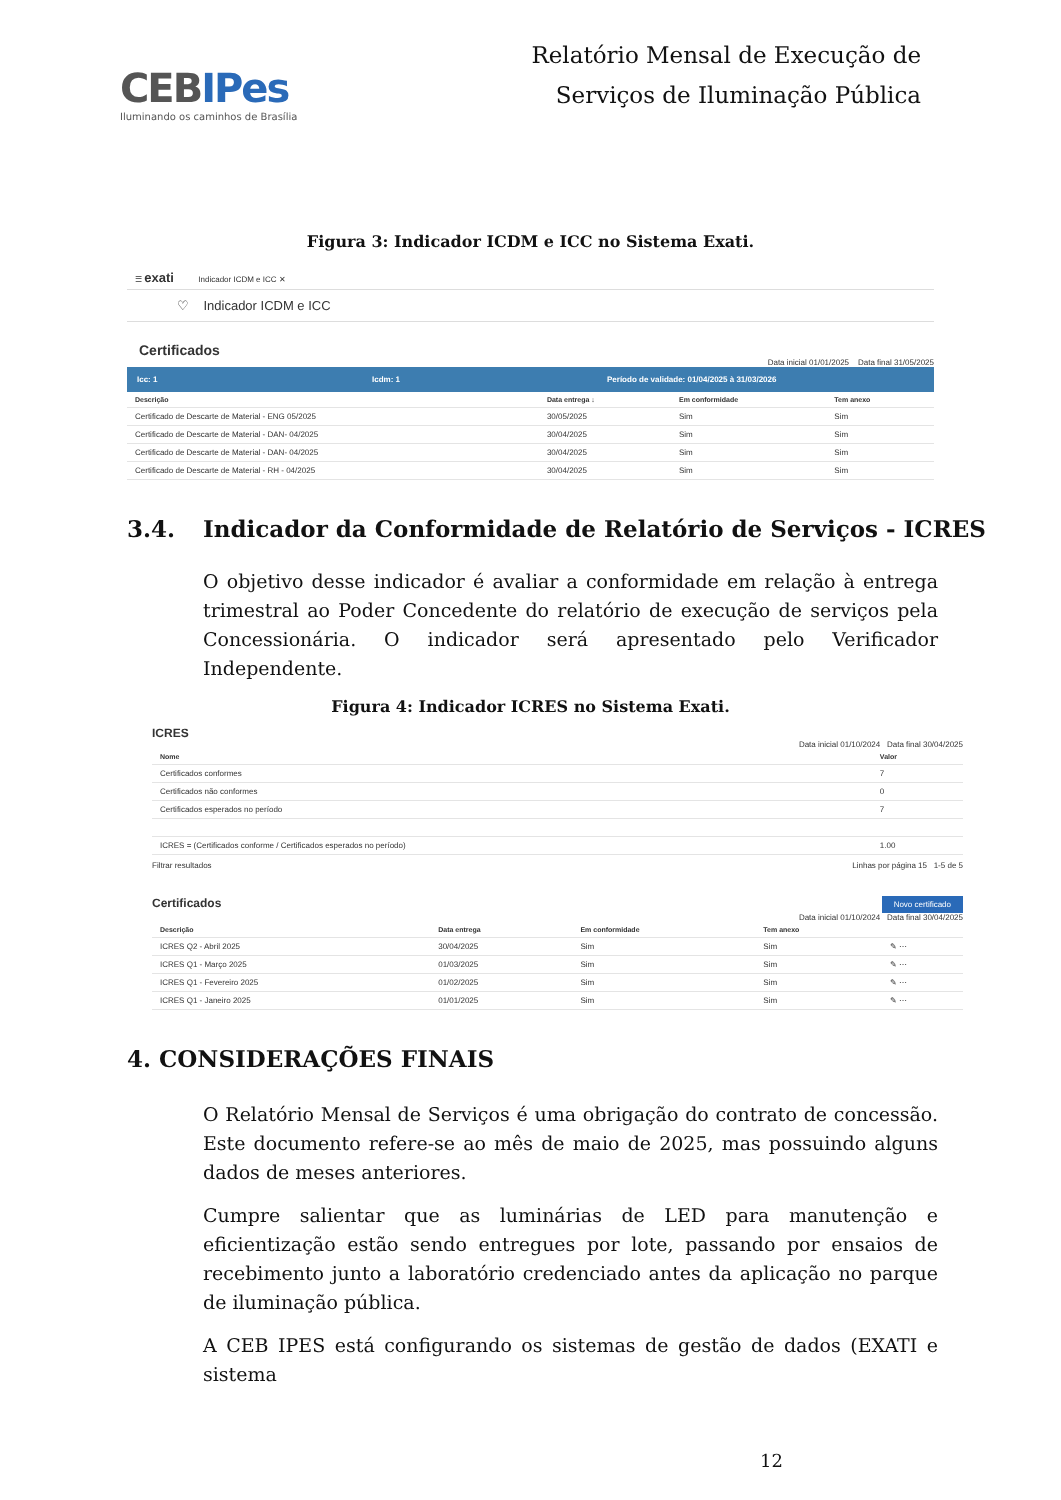CEBIPes
Iluminando os caminhos de Brasília
Relatório Mensal de Execução de
Serviços de Iluminação Pública
Figura 3: Indicador ICDM e ICC no Sistema Exati.
☰ exati Indicador ICDM e ICC ✕
♡ Indicador ICDM e ICC
Certificados
Data inicial 01/01/2025 Data final 31/05/2025
Icc: 1 Icdm: 1 Período de validade: 01/04/2025 à 31/03/2026
| Descrição | Data entrega ↓ | Em conformidade | Tem anexo |
| --- | --- | --- | --- |
| Certificado de Descarte de Material - ENG 05/2025 | 30/05/2025 | Sim | Sim |
| Certificado de Descarte de Material - DAN- 04/2025 | 30/04/2025 | Sim | Sim |
| Certificado de Descarte de Material - DAN- 04/2025 | 30/04/2025 | Sim | Sim |
| Certificado de Descarte de Material - RH - 04/2025 | 30/04/2025 | Sim | Sim |
3.4. Indicador da Conformidade de Relatório de Serviços - ICRES
O objetivo desse indicador é avaliar a conformidade em relação à entrega trimestral ao Poder Concedente do relatório de execução de serviços pela Concessionária. O indicador será apresentado pelo Verificador Independente.
Figura 4: Indicador ICRES no Sistema Exati.
ICRES
Data inicial 01/10/2024 Data final 30/04/2025
| Nome | Valor |
| --- | --- |
| Certificados conformes | 7 |
| Certificados não conformes | 0 |
| Certificados esperados no período | 7 |
| ICRES = (Certificados conforme / Certificados esperados no período) | 1.00 |
Filtrar resultados Linhas por página 15 1-5 de 5
Certificados Novo certificado
Data inicial 01/10/2024 Data final 30/04/2025
| Descrição | Data entrega | Em conformidade | Tem anexo | |
| --- | --- | --- | --- | --- |
| ICRES Q2 - Abril 2025 | 30/04/2025 | Sim | Sim | ✎ ⋯ |
| ICRES Q1 - Março 2025 | 01/03/2025 | Sim | Sim | ✎ ⋯ |
| ICRES Q1 - Fevereiro 2025 | 01/02/2025 | Sim | Sim | ✎ ⋯ |
| ICRES Q1 - Janeiro 2025 | 01/01/2025 | Sim | Sim | ✎ ⋯ |
4. CONSIDERAÇÕES FINAIS
O Relatório Mensal de Serviços é uma obrigação do contrato de concessão. Este documento refere-se ao mês de maio de 2025, mas possuindo alguns dados de meses anteriores.
Cumpre salientar que as luminárias de LED para manutenção e eficientização estão sendo entregues por lote, passando por ensaios de recebimento junto a laboratório credenciado antes da aplicação no parque de iluminação pública.
A CEB IPES está configurando os sistemas de gestão de dados (EXATI e sistema
12